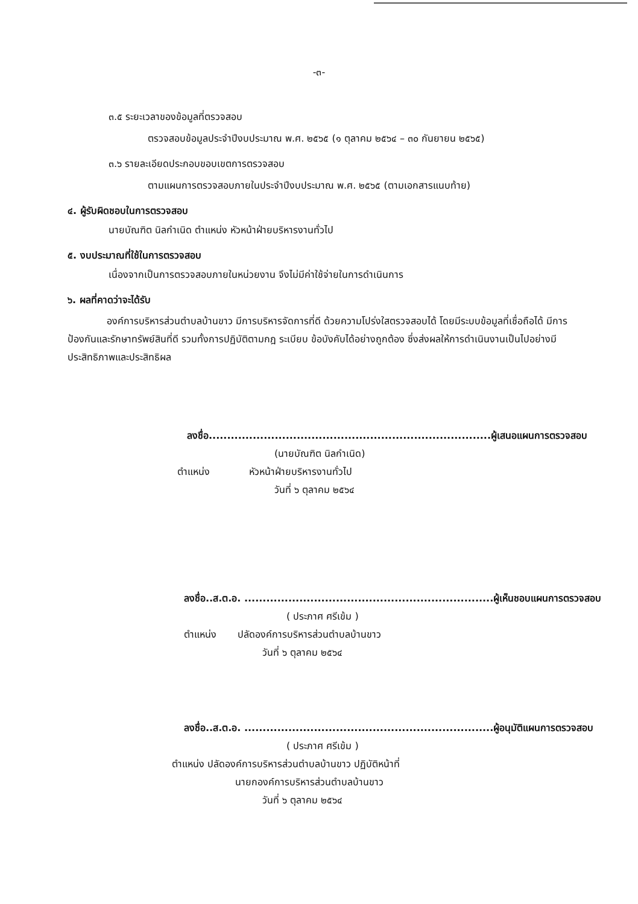-๓-
๓.๕ ระยะเวลาของข้อมูลที่ตรวจสอบ
ตรวจสอบข้อมูลประจำปีงบประมาณ พ.ศ. ๒๕๖๕ (๑ ตุลาคม ๒๕๖๔ – ๓๐ กันยายน ๒๕๖๕)
๓.๖ รายละเอียดประกอบขอบเขตการตรวจสอบ
ตามแผนการตรวจสอบภายในประจำปีงบประมาณ พ.ศ. ๒๕๖๕ (ตามเอกสารแนบท้าย)
๔. ผู้รับผิดชอบในการตรวจสอบ
นายบัณฑิต นิลกำเนิด ตำแหน่ง หัวหน้าฝ่ายบริหารงานทั่วไป
๕. งบประมาณที่ใช้ในการตรวจสอบ
เนื่องจากเป็นการตรวจสอบภายในหน่วยงาน จึงไม่มีค่าใช้จ่ายในการดำเนินการ
๖. ผลที่คาดว่าจะได้รับ
องค์การบริหารส่วนตำบลบ้านขาว มีการบริหารจัดการที่ดี ด้วยความโปร่งใสตรวจสอบได้ โดยมีระบบข้อมูลที่เชื่อถือได้ มีการป้องกันและรักษาทรัพย์สินที่ดี รวมทั้งการปฏิบัติตามกฎ ระเบียบ ข้อบังคับได้อย่างถูกต้อง ซึ่งส่งผลให้การดำเนินงานเป็นไปอย่างมีประสิทธิภาพและประสิทธิผล
ลงชื่อ.............................................................................ผู้เสนอแผนการตรวจสอบ
(นายบัณฑิต นิลกำเนิด)
ตำแหน่ง หัวหน้าฝ่ายบริหารงานทั่วไป
วันที่ ๖ ตุลาคม ๒๕๖๔
ลงชื่อ..ส.ต.อ. ....................................................................ผู้เห็นชอบแผนการตรวจสอบ
( ประภาศ ศรีเข้ม )
ตำแหน่ง ปลัดองค์การบริหารส่วนตำบลบ้านขาว
วันที่ ๖ ตุลาคม ๒๕๖๔
ลงชื่อ..ส.ต.อ. ....................................................................ผู้อนุมัติแผนการตรวจสอบ
( ประภาศ ศรีเข้ม )
ตำแหน่ง ปลัดองค์การบริหารส่วนตำบลบ้านขาว ปฏิบัติหน้าที่
นายกองค์การบริหารส่วนตำบลบ้านขาว
วันที่ ๖ ตุลาคม ๒๕๖๔